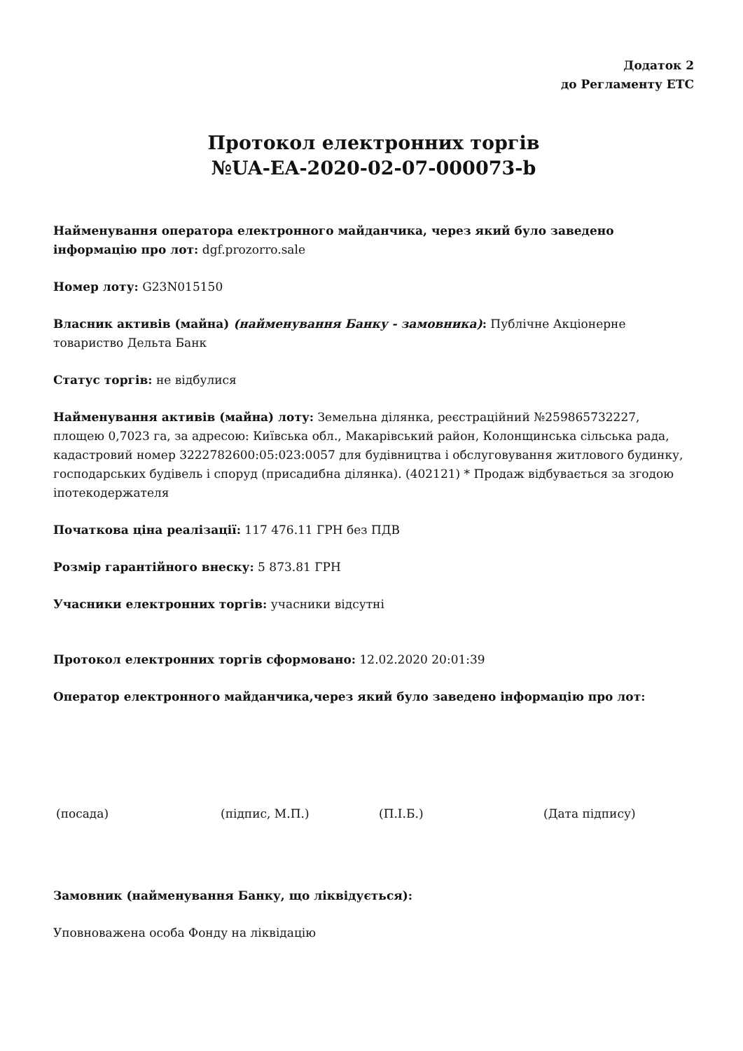Додаток 2
до Регламенту ЕТС
Протокол електронних торгів
№UA-EA-2020-02-07-000073-b
Найменування оператора електронного майданчика, через який було заведено інформацію про лот: dgf.prozorro.sale
Номер лоту: G23N015150
Власник активів (майна) (найменування Банку - замовника): Публічне Акціонерне товариство Дельта Банк
Статус торгів: не відбулися
Найменування активів (майна) лоту: Земельна ділянка, реєстраційний №259865732227, площею 0,7023 га, за адресою: Київська обл., Макарівський район, Колонщинська сільська рада, кадастровий номер 3222782600:05:023:0057 для будівництва і обслуговування житлового будинку, господарських будівель і споруд (присадибна ділянка). (402121) * Продаж відбувається за згодою іпотекодержателя
Початкова ціна реалізації: 117 476.11 ГРН без ПДВ
Розмір гарантійного внеску: 5 873.81 ГРН
Учасники електронних торгів: учасники відсутні
Протокол електронних торгів сформовано: 12.02.2020 20:01:39
Оператор електронного майданчика,через який було заведено інформацію про лот:
(посада) (підпис, М.П.) (П.І.Б.) (Дата підпису)
Замовник (найменування Банку, що ліквідується):
Уповноважена особа Фонду на ліквідацію